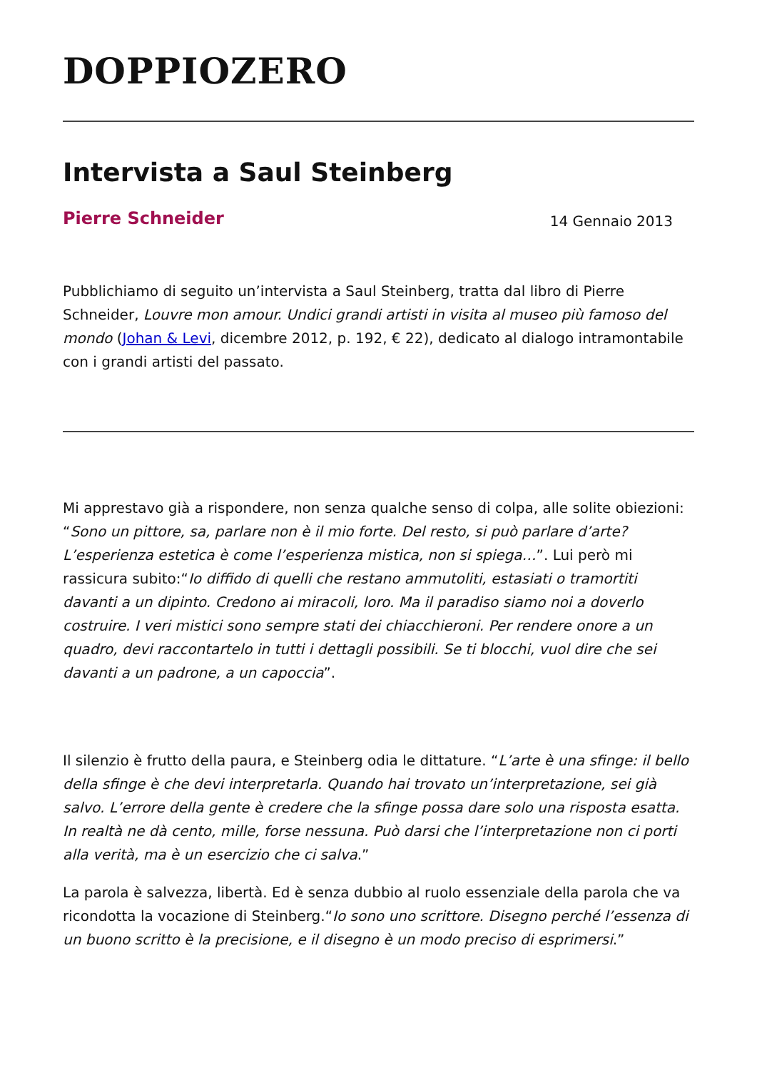DOPPIOZERO
Intervista a Saul Steinberg
Pierre Schneider
14 Gennaio 2013
Pubblichiamo di seguito un’intervista a Saul Steinberg, tratta dal libro di Pierre Schneider, Louvre mon amour. Undici grandi artisti in visita al museo più famoso del mondo (Johan & Levi, dicembre 2012, p. 192, € 22), dedicato al dialogo intramontabile con i grandi artisti del passato.
Mi apprestavo già a rispondere, non senza qualche senso di colpa, alle solite obiezioni: “Sono un pittore, sa, parlare non è il mio forte. Del resto, si può parlare d’arte? L’esperienza estetica è come l’esperienza mistica, non si spiega…”. Lui però mi rassicura subito:“Io diffido di quelli che restano ammutoliti, estasiati o tramortiti davanti a un dipinto. Credono ai miracoli, loro. Ma il paradiso siamo noi a doverlo costruire. I veri mistici sono sempre stati dei chiacchieroni. Per rendere onore a un quadro, devi raccontartelo in tutti i dettagli possibili. Se ti blocchi, vuol dire che sei davanti a un padrone, a un capoccia”.
Il silenzio è frutto della paura, e Steinberg odia le dittature. “L’arte è una sfinge: il bello della sfinge è che devi interpretarla. Quando hai trovato un’interpretazione, sei già salvo. L’errore della gente è credere che la sfinge possa dare solo una risposta esatta. In realtà ne dà cento, mille, forse nessuna. Può darsi che l’interpretazione non ci porti alla verità, ma è un esercizio che ci salva.”
La parola è salvezza, libertà. Ed è senza dubbio al ruolo essenziale della parola che va ricondotta la vocazione di Steinberg.“Io sono uno scrittore. Disegno perché l’essenza di un buono scritto è la precisione, e il disegno è un modo preciso di esprimersi.”